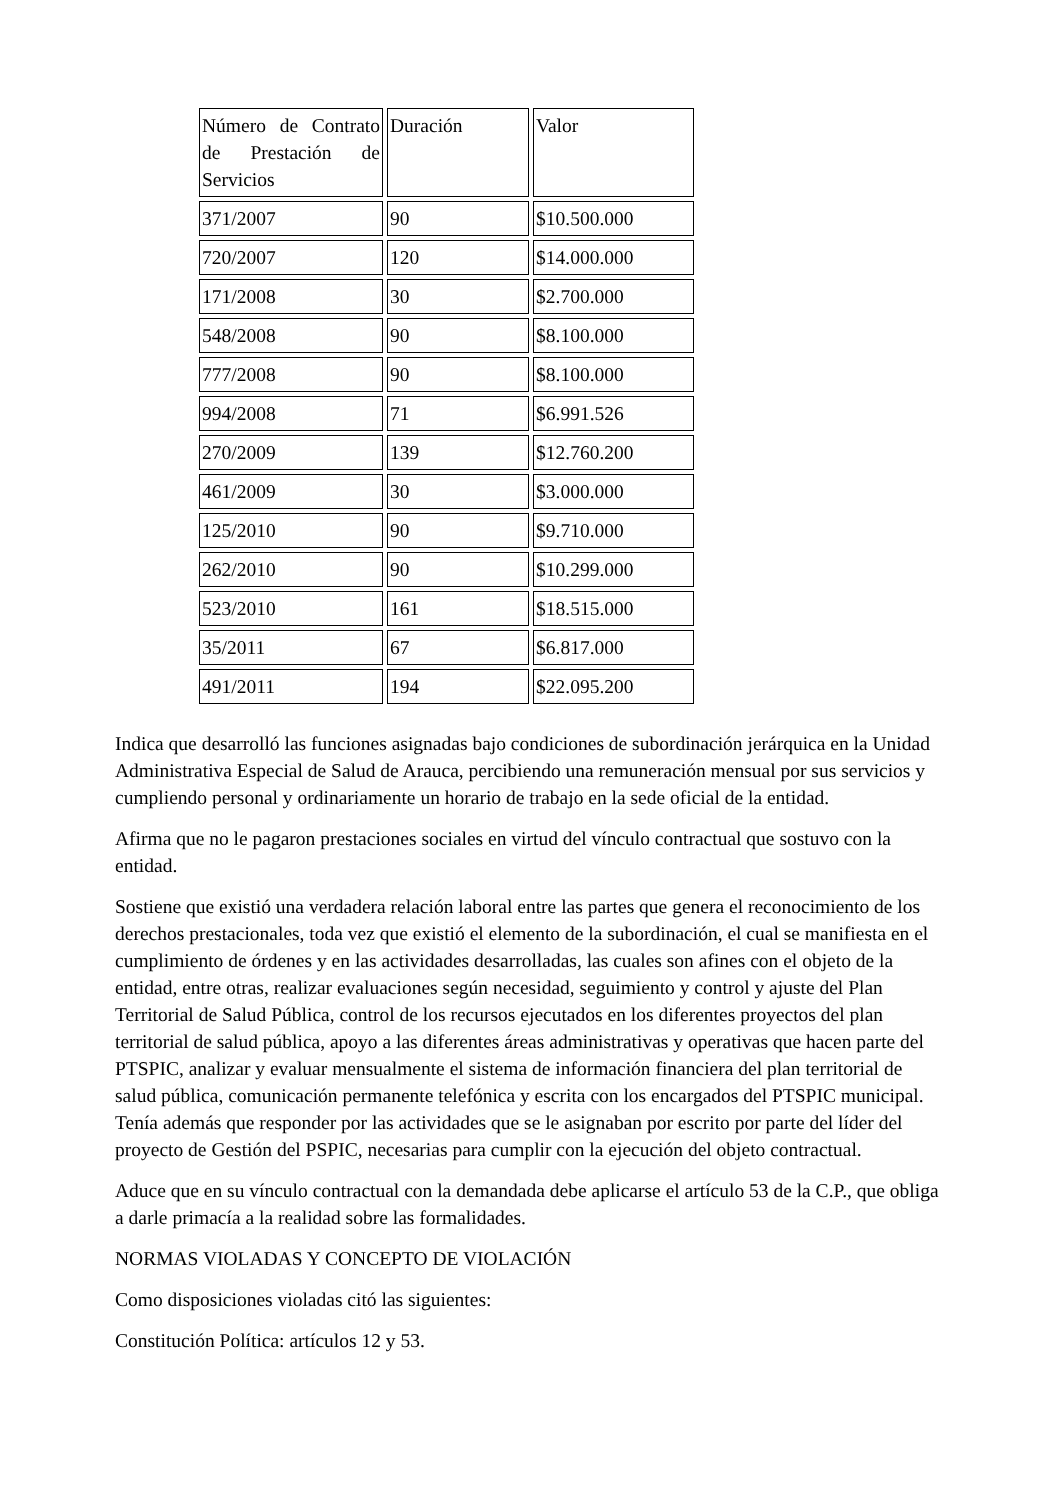| Número de Contrato de Prestación de Servicios | Duración | Valor |
| 371/2007 | 90 | $10.500.000 |
| 720/2007 | 120 | $14.000.000 |
| 171/2008 | 30 | $2.700.000 |
| 548/2008 | 90 | $8.100.000 |
| 777/2008 | 90 | $8.100.000 |
| 994/2008 | 71 | $6.991.526 |
| 270/2009 | 139 | $12.760.200 |
| 461/2009 | 30 | $3.000.000 |
| 125/2010 | 90 | $9.710.000 |
| 262/2010 | 90 | $10.299.000 |
| 523/2010 | 161 | $18.515.000 |
| 35/2011 | 67 | $6.817.000 |
| 491/2011 | 194 | $22.095.200 |
Indica que desarrolló las funciones asignadas bajo condiciones de subordinación jerárquica en la Unidad Administrativa Especial de Salud de Arauca, percibiendo una remuneración mensual por sus servicios y cumpliendo personal y ordinariamente un horario de trabajo en la sede oficial de la entidad.
Afirma que no le pagaron prestaciones sociales en virtud del vínculo contractual que sostuvo con la entidad.
Sostiene que existió una verdadera relación laboral entre las partes que genera el reconocimiento de los derechos prestacionales, toda vez que existió el elemento de la subordinación, el cual se manifiesta en el cumplimiento de órdenes y en las actividades desarrolladas, las cuales son afines con el objeto de la entidad, entre otras, realizar evaluaciones según necesidad, seguimiento y control y ajuste del Plan Territorial de Salud Pública, control de los recursos ejecutados en los diferentes proyectos del plan territorial de salud pública, apoyo a las diferentes áreas administrativas y operativas que hacen parte del PTSPIC, analizar y evaluar mensualmente el sistema de información financiera del plan territorial de salud pública, comunicación permanente telefónica y escrita con los encargados del PTSPIC municipal. Tenía además que responder por las actividades que se le asignaban por escrito por parte del líder del proyecto de Gestión del PSPIC, necesarias para cumplir con la ejecución del objeto contractual.
Aduce que en su vínculo contractual con la demandada debe aplicarse el artículo 53 de la C.P., que obliga a darle primacía a la realidad sobre las formalidades.
NORMAS VIOLADAS Y CONCEPTO DE VIOLACIÓN
Como disposiciones violadas citó las siguientes:
Constitución Política: artículos 12 y 53.